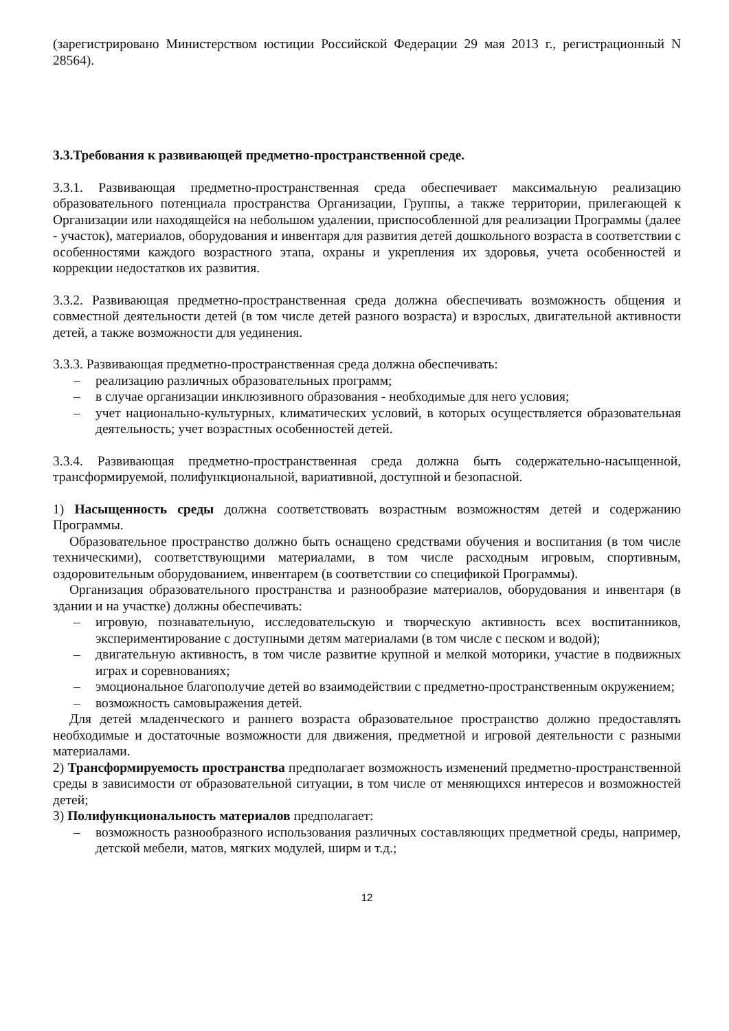(зарегистрировано Министерством юстиции Российской Федерации 29 мая 2013 г., регистрационный N 28564).
3.3.Требования к развивающей предметно-пространственной среде.
3.3.1. Развивающая предметно-пространственная среда обеспечивает максимальную реализацию образовательного потенциала пространства Организации, Группы, а также территории, прилегающей к Организации или находящейся на небольшом удалении, приспособленной для реализации Программы (далее - участок), материалов, оборудования и инвентаря для развития детей дошкольного возраста в соответствии с особенностями каждого возрастного этапа, охраны и укрепления их здоровья, учета особенностей и коррекции недостатков их развития.
3.3.2. Развивающая предметно-пространственная среда должна обеспечивать возможность общения и совместной деятельности детей (в том числе детей разного возраста) и взрослых, двигательной активности детей, а также возможности для уединения.
3.3.3. Развивающая предметно-пространственная среда должна обеспечивать:
– реализацию различных образовательных программ;
– в случае организации инклюзивного образования - необходимые для него условия;
– учет национально-культурных, климатических условий, в которых осуществляется образовательная деятельность; учет возрастных особенностей детей.
3.3.4. Развивающая предметно-пространственная среда должна быть содержательно-насыщенной, трансформируемой, полифункциональной, вариативной, доступной и безопасной.
1) Насыщенность среды должна соответствовать возрастным возможностям детей и содержанию Программы.
Образовательное пространство должно быть оснащено средствами обучения и воспитания (в том числе техническими), соответствующими материалами, в том числе расходным игровым, спортивным, оздоровительным оборудованием, инвентарем (в соответствии со спецификой Программы).
Организация образовательного пространства и разнообразие материалов, оборудования и инвентаря (в здании и на участке) должны обеспечивать:
– игровую, познавательную, исследовательскую и творческую активность всех воспитанников, экспериментирование с доступными детям материалами (в том числе с песком и водой);
– двигательную активность, в том числе развитие крупной и мелкой моторики, участие в подвижных играх и соревнованиях;
– эмоциональное благополучие детей во взаимодействии с предметно-пространственным окружением;
– возможность самовыражения детей.
Для детей младенческого и раннего возраста образовательное пространство должно предоставлять необходимые и достаточные возможности для движения, предметной и игровой деятельности с разными материалами.
2) Трансформируемость пространства предполагает возможность изменений предметно-пространственной среды в зависимости от образовательной ситуации, в том числе от меняющихся интересов и возможностей детей;
3) Полифункциональность материалов предполагает:
– возможность разнообразного использования различных составляющих предметной среды, например, детской мебели, матов, мягких модулей, ширм и т.д.;
12